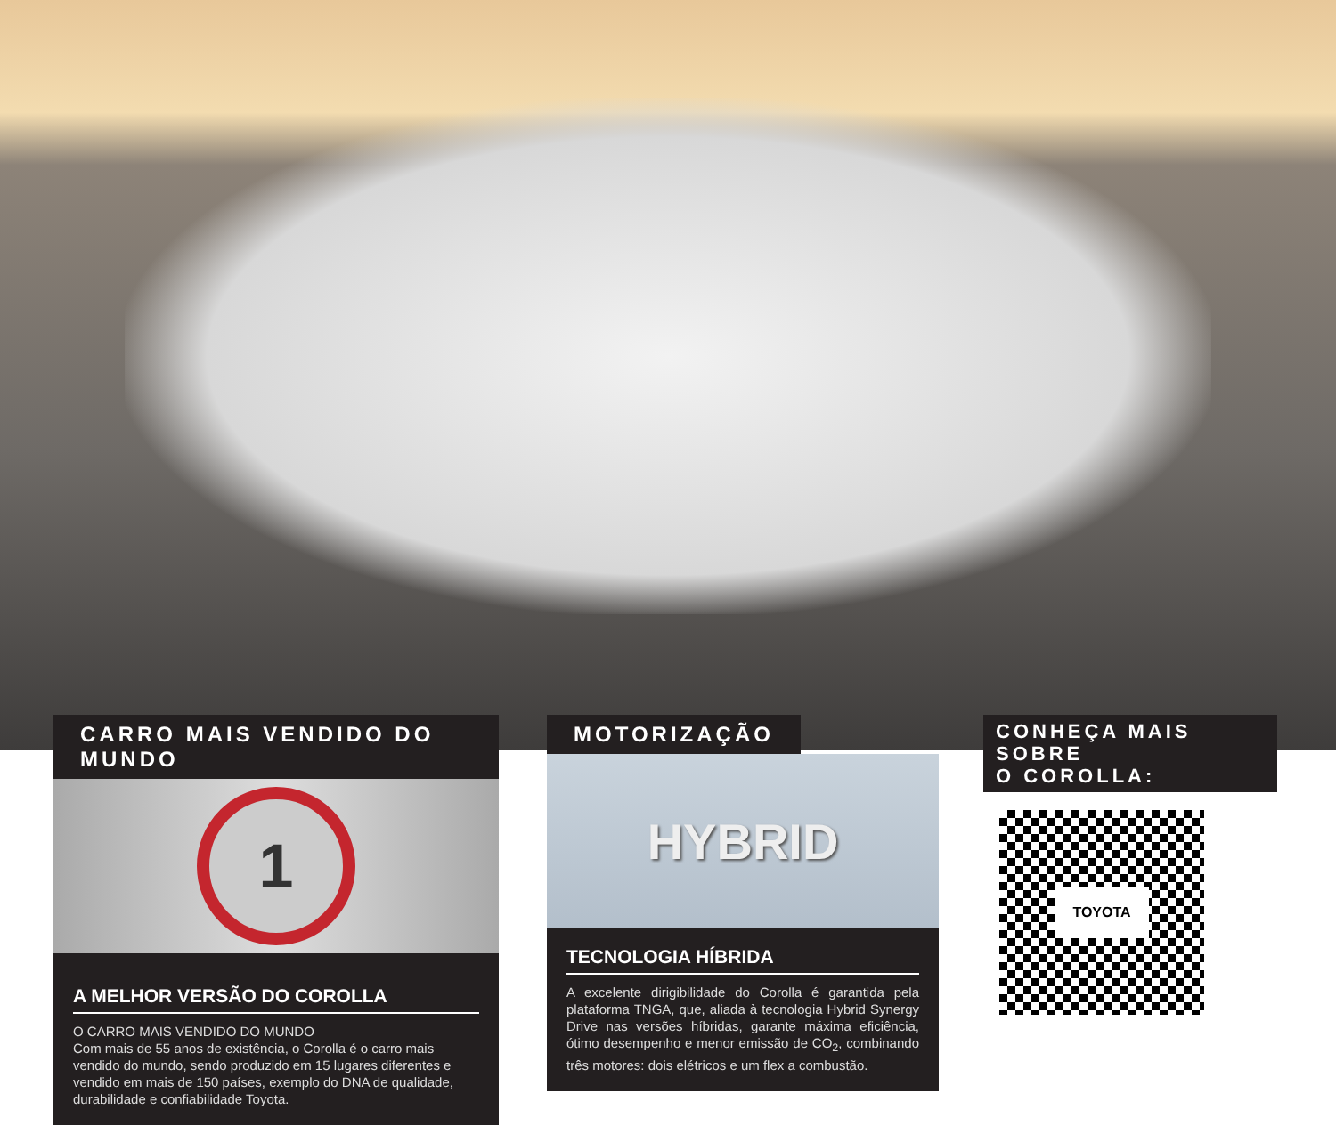CARRO MAIS VENDIDO DO MUNDO
1
A MELHOR VERSÃO DO COROLLA
O CARRO MAIS VENDIDO DO MUNDO
Com mais de 55 anos de existência, o Corolla é o carro mais vendido do mundo, sendo produzido em 15 lugares diferentes e vendido em mais de 150 países, exemplo do DNA de qualidade, durabilidade e confiabilidade Toyota.
MOTORIZAÇÃO
HYBRID
TECNOLOGIA HÍBRIDA
A excelente dirigibilidade do Corolla é garantida pela plataforma TNGA, que, aliada à tecnologia Hybrid Synergy Drive nas versões híbridas, garante máxima eficiência, ótimo desempenho e menor emissão de CO<sub>2</sub>, combinando três motores: dois elétricos e um flex a combustão.
CONHEÇA MAIS SOBRE
O COROLLA:
TOYOTA